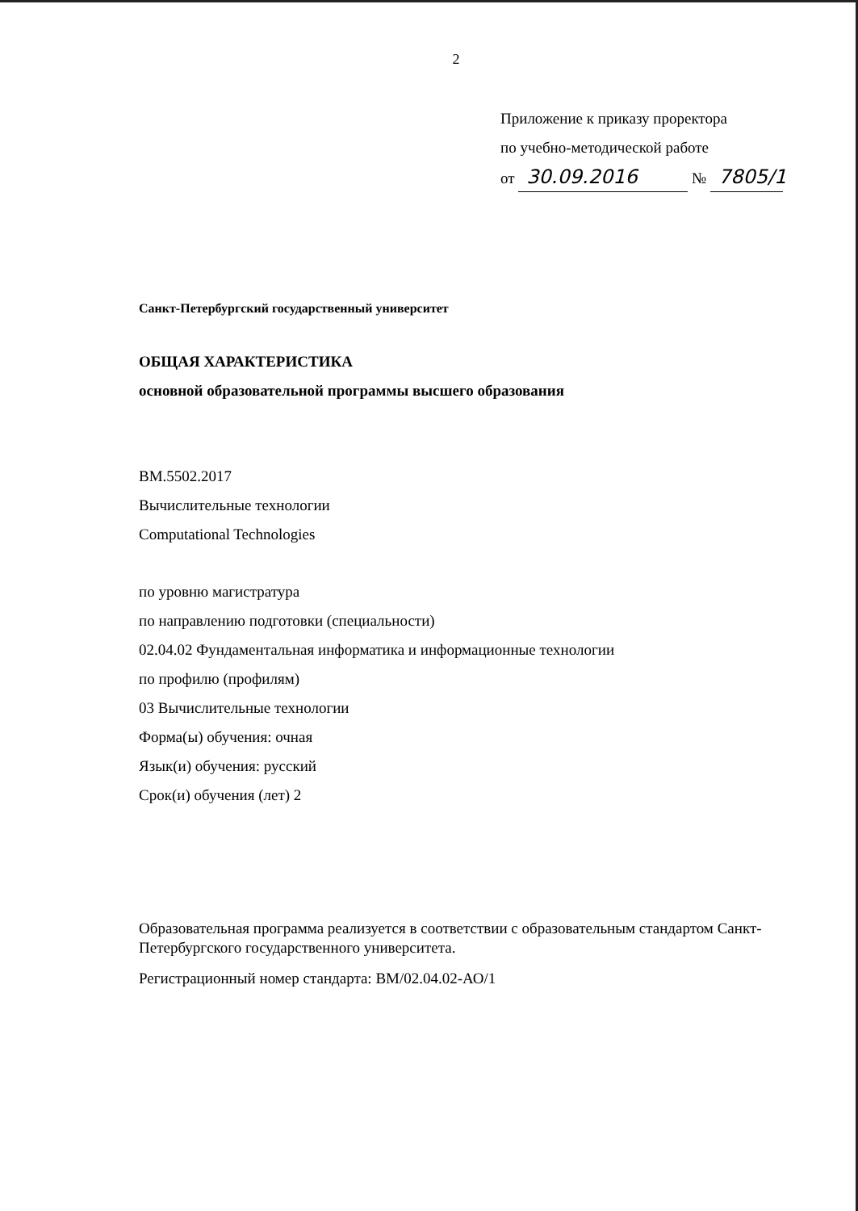2
Приложение к приказу проректора
по учебно-методической работе
от 30.09.2016 № 7805/1
Санкт-Петербургский государственный университет
ОБЩАЯ ХАРАКТЕРИСТИКА
основной образовательной программы высшего образования
ВМ.5502.2017
Вычислительные технологии
Computational Technologies
по уровню магистратура
по направлению подготовки (специальности)
02.04.02 Фундаментальная информатика и информационные технологии
по профилю (профилям)
03 Вычислительные технологии
Форма(ы) обучения: очная
Язык(и) обучения: русский
Срок(и) обучения (лет) 2
Образовательная программа реализуется в соответствии с образовательным стандартом Санкт-Петербургского государственного университета.
Регистрационный номер стандарта: ВМ/02.04.02-АО/1